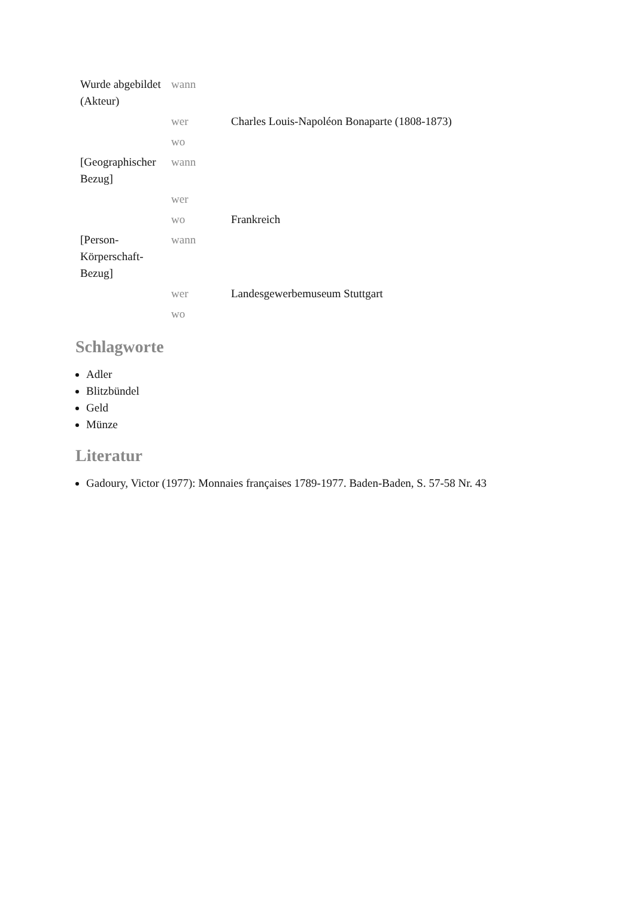| Wurde abgebildet (Akteur) | wann | |
| | wer | Charles Louis-Napoléon Bonaparte (1808-1873) |
| | wo | |
| [Geographischer Bezug] | wann | |
| | wer | |
| | wo | Frankreich |
| [Person-Körperschaft-Bezug] | wann | |
| | wer | Landesgewerbemuseum Stuttgart |
| | wo | |
Schlagworte
Adler
Blitzbündel
Geld
Münze
Literatur
Gadoury, Victor (1977): Monnaies françaises 1789-1977. Baden-Baden, S. 57-58 Nr. 43